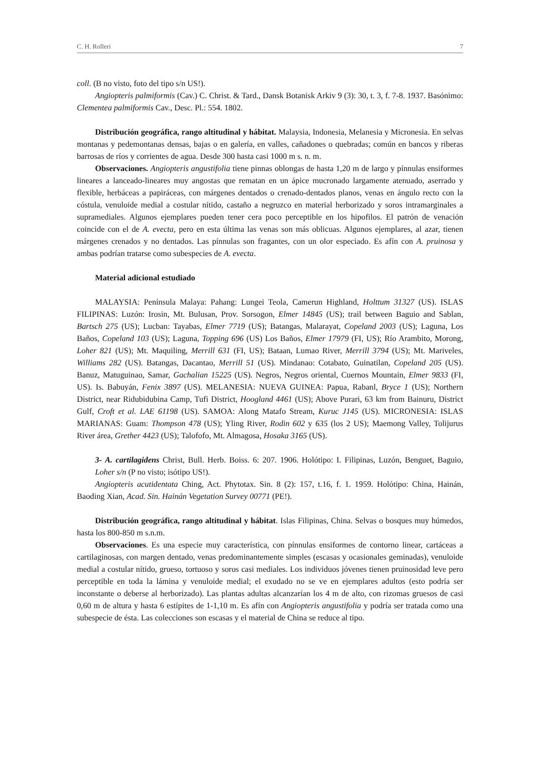C. H. Rolleri 7
coll. (B no visto, foto del tipo s/n US!).
Angiopteris palmiformis (Cav.) C. Christ. & Tard., Dansk Botanisk Arkiv 9 (3): 30, t. 3, f. 7-8. 1937. Basónimo: Clementea palmiformis Cav., Desc. Pl.: 554. 1802.
Distribución geográfica, rango altitudinal y hábitat. Malaysia, Indonesia, Melanesia y Micronesia. En selvas montanas y pedemontanas densas, bajas o en galería, en valles, cañadones o quebradas; común en bancos y riberas barrosas de ríos y corrientes de agua. Desde 300 hasta casi 1000 m s. n. m.
Observaciones. Angiopteris angustifolia tiene pinnas oblongas de hasta 1,20 m de largo y pínnulas ensiformes lineares a lanceado-lineares muy angostas que rematan en un ápice mucronado largamente atenuado, aserrado y flexible, herbáceas a papiráceas, con márgenes dentados o crenado-dentados planos, venas en ángulo recto con la cóstula, venuloide medial a costular nítido, castaño a negruzco en material herborizado y soros intramarginales a supramediales. Algunos ejemplares pueden tener cera poco perceptible en los hipofilos. El patrón de venación coincide con el de A. evecta, pero en esta última las venas son más oblicuas. Algunos ejemplares, al azar, tienen márgenes crenados y no dentados. Las pínnulas son fragantes, con un olor especiado. Es afín con A. pruinosa y ambas podrían tratarse como subespecies de A. evecta.
Material adicional estudiado
MALAYSIA: Península Malaya: Pahang: Lungei Teola, Camerun Highland, Holttum 31327 (US). ISLAS FILIPINAS: Luzón: Irosin, Mt. Bulusan, Prov. Sorsogon, Elmer 14845 (US); trail between Baguio and Sablan, Bartsch 275 (US); Lucban: Tayabas, Elmer 7719 (US); Batangas, Malarayat, Copeland 2003 (US); Laguna, Los Baños, Copeland 103 (US); Laguna, Topping 696 (US) Los Baños, Elmer 17979 (FI, US); Río Arambito, Morong, Loher 821 (US); Mt. Maquiling, Merrill 631 (FI, US); Bataan, Lumao River, Merrill 3794 (US); Mt. Mariveles, Williams 282 (US). Batangas, Dacantao, Merrill 51 (US). Mindanao: Cotabato, Guinatilan, Copeland 205 (US). Banuz, Matuguinao, Samar, Gachalian 15225 (US). Negros, Negros oriental, Cuernos Mountain, Elmer 9833 (FI, US). Is. Babuyán, Fenix 3897 (US). MELANESIA: NUEVA GUINEA: Papua, Rabanl, Bryce 1 (US); Northern District, near Ridubidubina Camp, Tufi District, Hoogland 4461 (US); Above Purari, 63 km from Bainuru, District Gulf, Croft et al. LAE 61198 (US). SAMOA: Along Matafo Stream, Kuruc J145 (US). MICRONESIA: ISLAS MARIANAS: Guam: Thompson 478 (US); Yling River, Rodin 602 y 635 (los 2 US); Maemong Valley, Tolijurus River área, Grether 4423 (US); Talofofo, Mt. Almagosa, Hosaka 3165 (US).
3- A. cartilagidens Christ, Bull. Herb. Boiss. 6: 207. 1906. Holótipo: I. Filipinas, Luzón, Benguet, Baguio, Loher s/n (P no visto; isótipo US!).
Angiopteris acutidentata Ching, Act. Phytotax. Sin. 8 (2): 157, t.16, f. 1. 1959. Holótipo: China, Hainán, Baoding Xian, Acad. Sin. Hainán Vegetation Survey 00771 (PE!).
Distribución geográfica, rango altitudinal y hábitat. Islas Filipinas, China. Selvas o bosques muy húmedos, hasta los 800-850 m s.n.m.
Observaciones. Es una especie muy característica, con pínnulas ensiformes de contorno linear, cartáceas a cartilaginosas, con margen dentado, venas predominantemente simples (escasas y ocasionales geminadas), venuloide medial a costular nítido, grueso, tortuoso y soros casi mediales. Los individuos jóvenes tienen pruinosidad leve pero perceptible en toda la lámina y venuloide medial; el exudado no se ve en ejemplares adultos (esto podría ser inconstante o deberse al herborizado). Las plantas adultas alcanzarían los 4 m de alto, con rizomas gruesos de casi 0,60 m de altura y hasta 6 estípites de 1-1,10 m. Es afín con Angiopteris angustifolia y podría ser tratada como una subespecie de ésta. Las colecciones son escasas y el material de China se reduce al tipo.